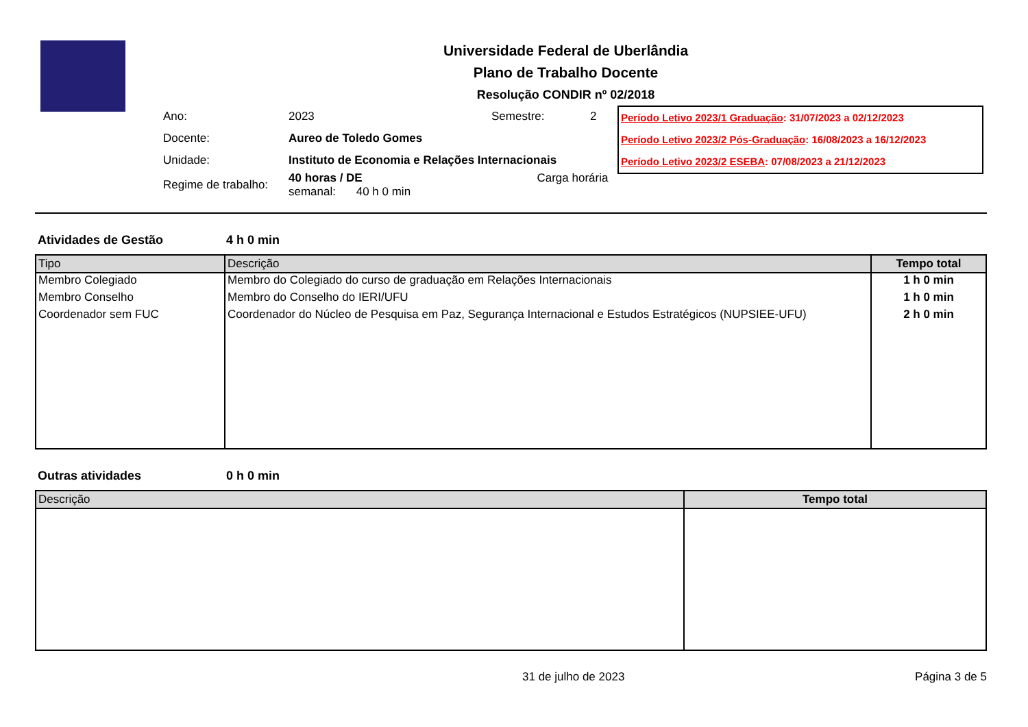Universidade Federal de Uberlândia
Plano de Trabalho Docente
Resolução CONDIR nº 02/2018
| Ano: | 2023 | Semestre: | 2 |
| Docente: | Aureo de Toledo Gomes | | |
| Unidade: | Instituto de Economia e Relações Internacionais | | |
| Regime de trabalho: | 40 horas / DE Carga horária semanal: 40 h 0 min | | |
Período Letivo 2023/1 Graduação: 31/07/2023 a 02/12/2023
Período Letivo 2023/2 Pós-Graduação: 16/08/2023 a 16/12/2023
Período Letivo 2023/2 ESEBA: 07/08/2023 a 21/12/2023
Atividades de Gestão 4 h 0 min
| Tipo | Descrição | Tempo total |
| --- | --- | --- |
| Membro Colegiado | Membro do Colegiado do curso de graduação em Relações Internacionais | 1 h 0 min |
| Membro Conselho | Membro do Conselho do IERI/UFU | 1 h 0 min |
| Coordenador sem FUC | Coordenador do Núcleo de Pesquisa em Paz, Segurança Internacional e Estudos Estratégicos (NUPSIEE-UFU) | 2 h 0 min |
Outras atividades 0 h 0 min
| Descrição | Tempo total |
| --- | --- |
31 de julho de 2023 Página 3 de 5